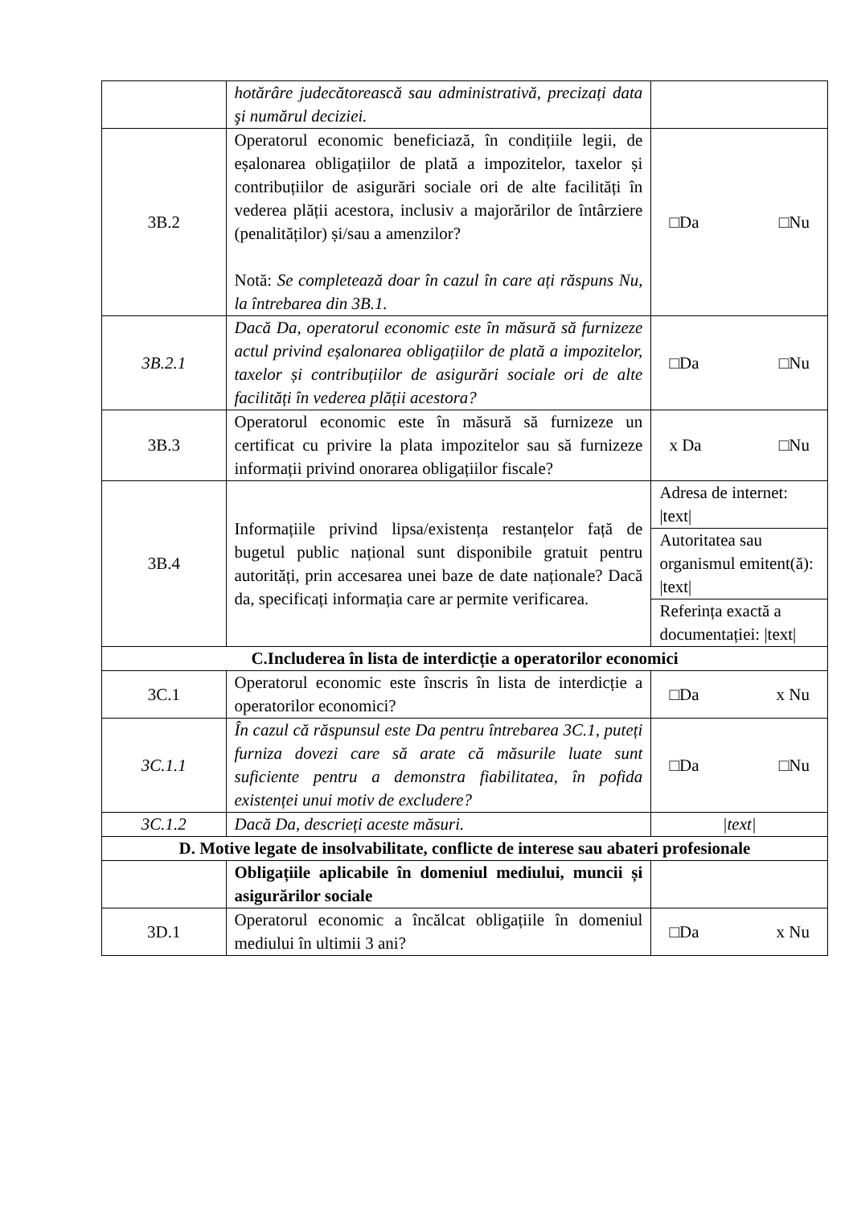| | hotărâre judecătorească sau administrativă, precizați data şi numărul deciziei. | |
| 3B.2 | Operatorul economic beneficiază, în condițiile legii, de eșalonarea obligațiilor de plată a impozitelor, taxelor și contribuțiilor de asigurări sociale ori de alte facilități în vederea plății acestora, inclusiv a majorărilor de întârziere (penalităților) și/sau a amenzilor? Notă: Se completează doar în cazul în care ați răspuns Nu, la întrebarea din 3B.1. | □Da □Nu |
| 3B.2.1 | Dacă Da, operatorul economic este în măsură să furnizeze actul privind eșalonarea obligațiilor de plată a impozitelor, taxelor și contribuțiilor de asigurări sociale ori de alte facilități în vederea plății acestora? | □Da □Nu |
| 3B.3 | Operatorul economic este în măsură să furnizeze un certificat cu privire la plata impozitelor sau să furnizeze informații privind onorarea obligațiilor fiscale? | x Da □Nu |
| 3B.4 | Informațiile privind lipsa/existența restanțelor față de bugetul public național sunt disponibile gratuit pentru autorități, prin accesarea unei baze de date naționale? Dacă da, specificați informația care ar permite verificarea. | Adresa de internet: /text/ |
| | | Autoritatea sau organismul emitent(ă): /text/ |
| | | Referința exactă a documentației: /text/ |
| C.Includerea în lista de interdicție a operatorilor economici | | |
| 3C.1 | Operatorul economic este înscris în lista de interdicție a operatorilor economici? | □Da x Nu |
| 3C.1.1 | În cazul că răspunsul este Da pentru întrebarea 3C.1, puteți furniza dovezi care să arate că măsurile luate sunt suficiente pentru a demonstra fiabilitatea, în pofida existenței unui motiv de excludere? | □Da □Nu |
| 3C.1.2 | Dacă Da, descrieți aceste măsuri. | /text/ |
| D. Motive legate de insolvabilitate, conflicte de interese sau abateri profesionale | | |
| | Obligațiile aplicabile în domeniul mediului, muncii și asigurărilor sociale | |
| 3D.1 | Operatorul economic a încălcat obligațiile în domeniul mediului în ultimii 3 ani? | □Da x Nu |